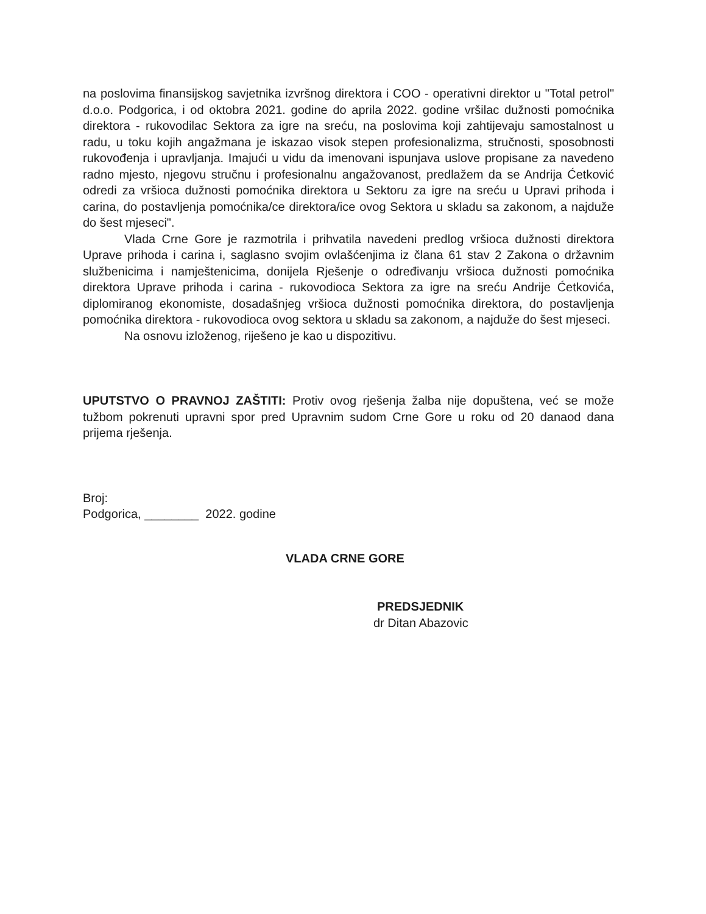na poslovima finansijskog savjetnika izvršnog direktora i COO - operativni direktor u "Total petrol" d.o.o. Podgorica, i od oktobra 2021. godine do aprila 2022. godine vršilac dužnosti pomoćnika direktora - rukovodilac Sektora za igre na sreću, na poslovima koji zahtijevaju samostalnost u radu, u toku kojih angažmana je iskazao visok stepen profesionalizma, stručnosti, sposobnosti rukovođenja i upravljanja. Imajući u vidu da imenovani ispunjava uslove propisane za navedeno radno mjesto, njegovu stručnu i profesionalnu angažovanost, predlažem da se Andrija Ćetković odredi za vršioca dužnosti pomoćnika direktora u Sektoru za igre na sreću u Upravi prihoda i carina, do postavljenja pomoćnika/ce direktora/ice ovog Sektora u skladu sa zakonom, a najduže do šest mjeseci".
Vlada Crne Gore je razmotrila i prihvatila navedeni predlog vršioca dužnosti direktora Uprave prihoda i carina i, saglasno svojim ovlašćenjima iz člana 61 stav 2 Zakona o državnim službenicima i namještenicima, donijela Rješenje o određivanju vršioca dužnosti pomoćnika direktora Uprave prihoda i carina - rukovodioca Sektora za igre na sreću Andrije Ćetkovića, diplomiranog ekonomiste, dosadašnjeg vršioca dužnosti pomoćnika direktora, do postavljenja pomoćnika direktora - rukovodioca ovog sektora u skladu sa zakonom, a najduže do šest mjeseci.
Na osnovu izloženog, riješeno je kao u dispozitivu.
UPUTSTVO O PRAVNOJ ZAŠTITI: Protiv ovog rješenja žalba nije dopuštena, već se može tužbom pokrenuti upravni spor pred Upravnim sudom Crne Gore u roku od 20 danaod dana prijema rješenja.
Broj:
Podgorica, ________ 2022. godine
VLADA CRNE GORE
PREDSJEDNIK
dr Ditan Abazovic